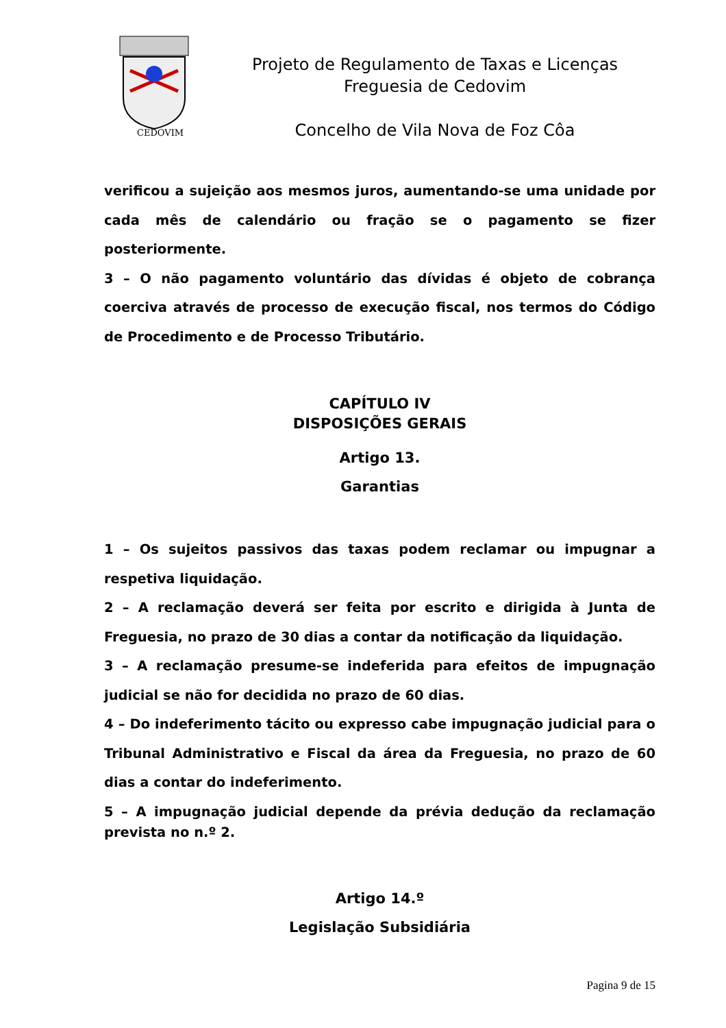CEDOVIM
Projeto de Regulamento de Taxas e Licenças
Freguesia de Cedovim
Concelho de Vila Nova de Foz Côa
verificou a sujeição aos mesmos juros, aumentando-se uma unidade por cada mês de calendário ou fração se o pagamento se fizer posteriormente.
3 – O não pagamento voluntário das dívidas é objeto de cobrança coerciva através de processo de execução fiscal, nos termos do Código de Procedimento e de Processo Tributário.
CAPÍTULO IV
DISPOSIÇÕES GERAIS
Artigo 13.
Garantias
1 – Os sujeitos passivos das taxas podem reclamar ou impugnar a respetiva liquidação.
2 – A reclamação deverá ser feita por escrito e dirigida à Junta de Freguesia, no prazo de 30 dias a contar da notificação da liquidação.
3 – A reclamação presume-se indeferida para efeitos de impugnação judicial se não for decidida no prazo de 60 dias.
4 – Do indeferimento tácito ou expresso cabe impugnação judicial para o Tribunal Administrativo e Fiscal da área da Freguesia, no prazo de 60 dias a contar do indeferimento.
5 – A impugnação judicial depende da prévia dedução da reclamação prevista no n.º 2.
Artigo 14.º
Legislação Subsidiária
Pagina 9 de 15